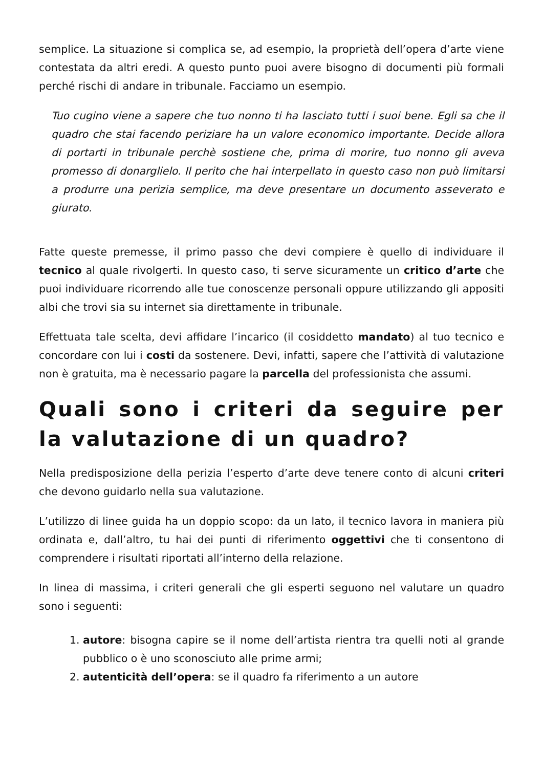semplice. La situazione si complica se, ad esempio, la proprietà dell’opera d’arte viene contestata da altri eredi. A questo punto puoi avere bisogno di documenti più formali perché rischi di andare in tribunale. Facciamo un esempio.
Tuo cugino viene a sapere che tuo nonno ti ha lasciato tutti i suoi bene. Egli sa che il quadro che stai facendo periziare ha un valore economico importante. Decide allora di portarti in tribunale perchè sostiene che, prima di morire, tuo nonno gli aveva promesso di donarglielo. Il perito che hai interpellato in questo caso non può limitarsi a produrre una perizia semplice, ma deve presentare un documento asseverato e giurato.
Fatte queste premesse, il primo passo che devi compiere è quello di individuare il tecnico al quale rivolgerti. In questo caso, ti serve sicuramente un critico d’arte che puoi individuare ricorrendo alle tue conoscenze personali oppure utilizzando gli appositi albi che trovi sia su internet sia direttamente in tribunale.
Effettuata tale scelta, devi affidare l’incarico (il cosiddetto mandato) al tuo tecnico e concordare con lui i costi da sostenere. Devi, infatti, sapere che l’attività di valutazione non è gratuita, ma è necessario pagare la parcella del professionista che assumi.
Quali sono i criteri da seguire per la valutazione di un quadro?
Nella predisposizione della perizia l’esperto d’arte deve tenere conto di alcuni criteri che devono guidarlo nella sua valutazione.
L’utilizzo di linee guida ha un doppio scopo: da un lato, il tecnico lavora in maniera più ordinata e, dall’altro, tu hai dei punti di riferimento oggettivi che ti consentono di comprendere i risultati riportati all’interno della relazione.
In linea di massima, i criteri generali che gli esperti seguono nel valutare un quadro sono i seguenti:
1. autore: bisogna capire se il nome dell’artista rientra tra quelli noti al grande pubblico o è uno sconosciuto alle prime armi;
2. autenticità dell’opera: se il quadro fa riferimento a un autore